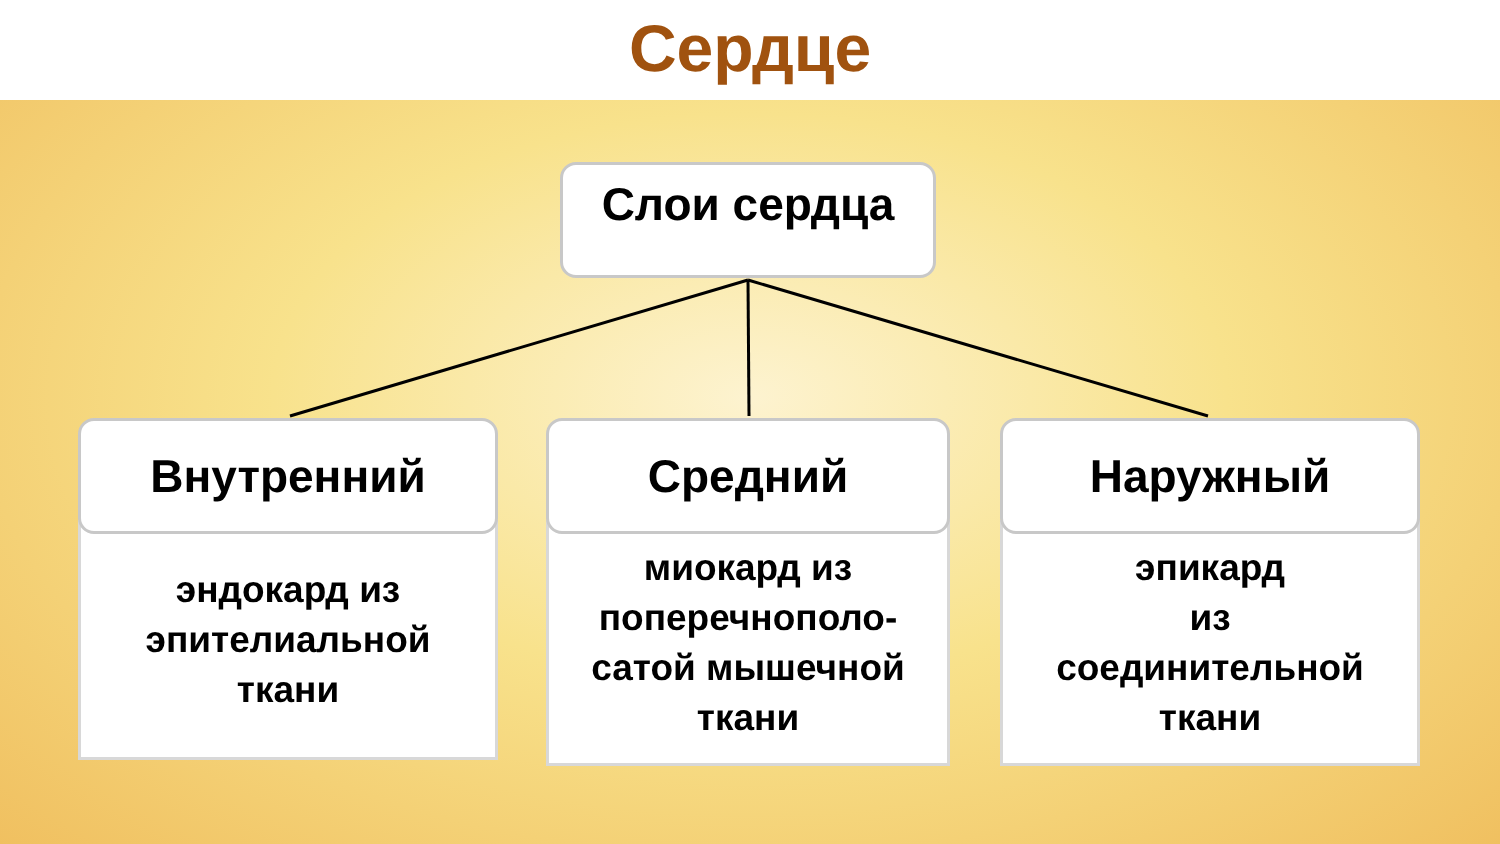Сердце
Слои сердца
Внутренний
эндокард из
эпителиальной
ткани
Средний
миокард из
поперечнополо-
сатой мышечной
ткани
Наружный
эпикард
из
соединительной
ткани